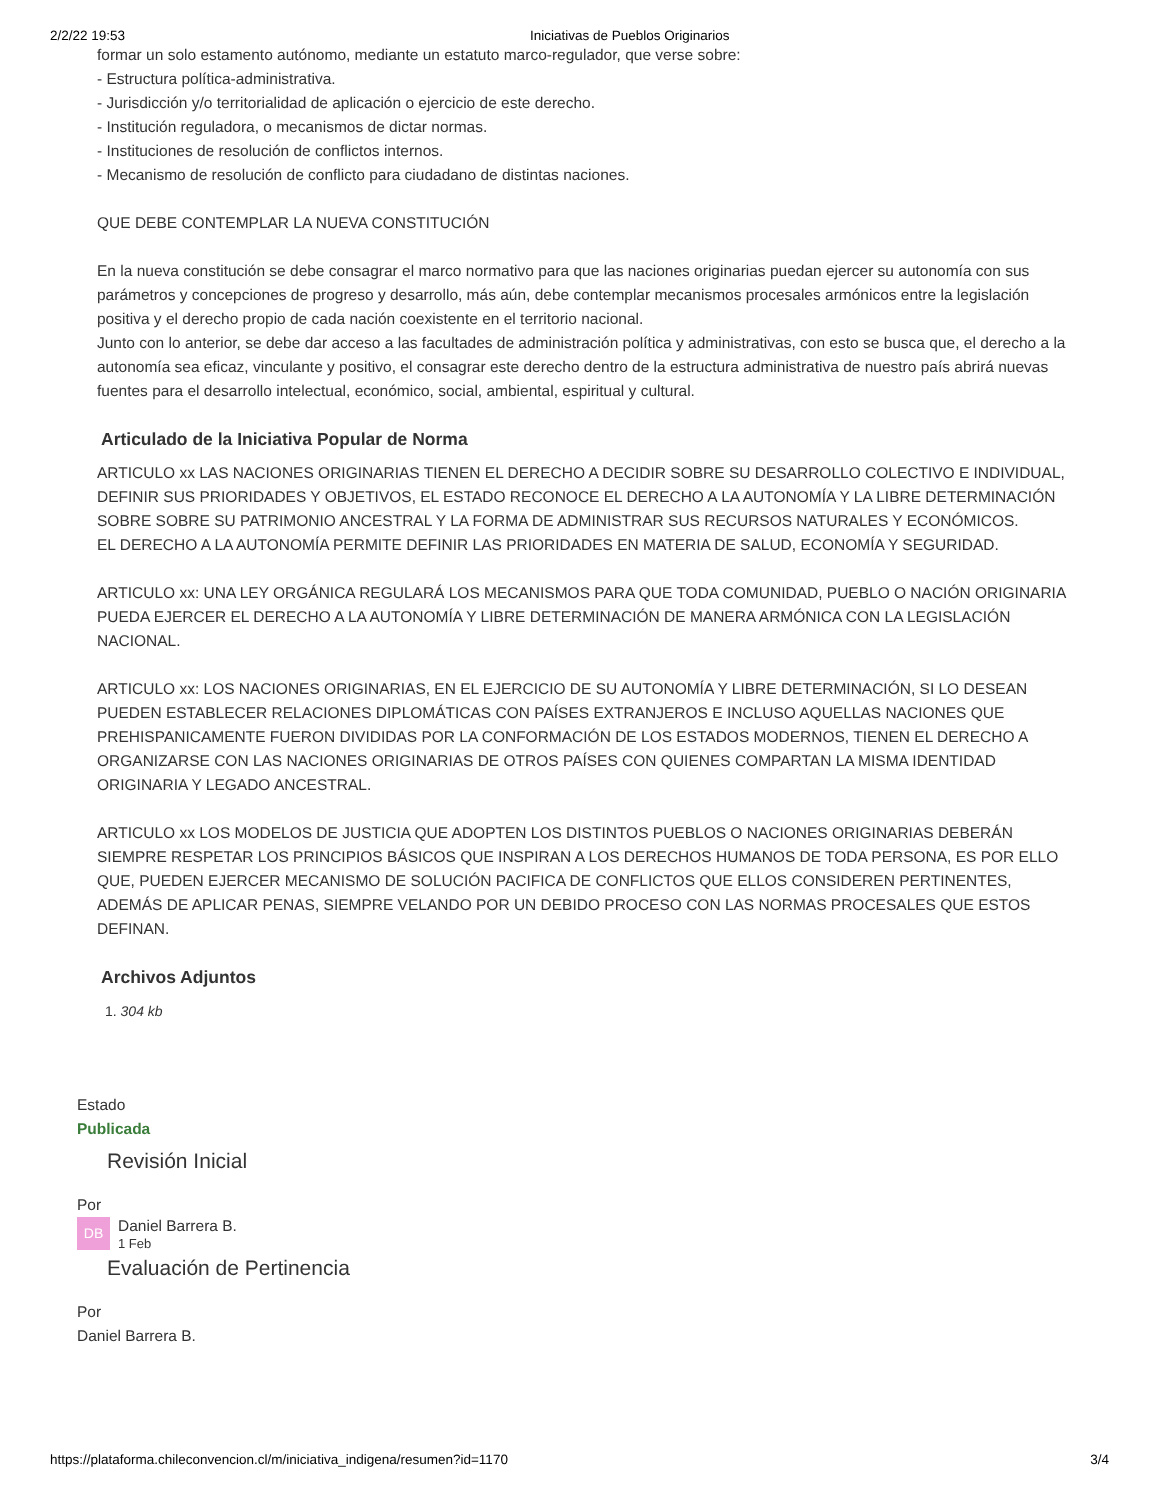2/2/22 19:53 Iniciativas de Pueblos Originarios
formar un solo estamento autónomo, mediante un estatuto marco-regulador, que verse sobre:
- Estructura política-administrativa.
- Jurisdicción y/o territorialidad de aplicación o ejercicio de este derecho.
- Institución reguladora, o mecanismos de dictar normas.
- Instituciones de resolución de conflictos internos.
- Mecanismo de resolución de conflicto para ciudadano de distintas naciones.
QUE DEBE CONTEMPLAR LA NUEVA CONSTITUCIÓN
En la nueva constitución se debe consagrar el marco normativo para que las naciones originarias puedan ejercer su autonomía con sus parámetros y concepciones de progreso y desarrollo, más aún, debe contemplar mecanismos procesales armónicos entre la legislación positiva y el derecho propio de cada nación coexistente en el territorio nacional.
Junto con lo anterior, se debe dar acceso a las facultades de administración política y administrativas, con esto se busca que, el derecho a la autonomía sea eficaz, vinculante y positivo, el consagrar este derecho dentro de la estructura administrativa de nuestro país abrirá nuevas fuentes para el desarrollo intelectual, económico, social, ambiental, espiritual y cultural.
Articulado de la Iniciativa Popular de Norma
ARTICULO xx LAS NACIONES ORIGINARIAS TIENEN EL DERECHO A DECIDIR SOBRE SU DESARROLLO COLECTIVO E INDIVIDUAL, DEFINIR SUS PRIORIDADES Y OBJETIVOS, EL ESTADO RECONOCE EL DERECHO A LA AUTONOMÍA Y LA LIBRE DETERMINACIÓN SOBRE SOBRE SU PATRIMONIO ANCESTRAL Y LA FORMA DE ADMINISTRAR SUS RECURSOS NATURALES Y ECONÓMICOS.
EL DERECHO A LA AUTONOMÍA PERMITE DEFINIR LAS PRIORIDADES EN MATERIA DE SALUD, ECONOMÍA Y SEGURIDAD.
ARTICULO xx: UNA LEY ORGÁNICA REGULARÁ LOS MECANISMOS PARA QUE TODA COMUNIDAD, PUEBLO O NACIÓN ORIGINARIA PUEDA EJERCER EL DERECHO A LA AUTONOMÍA Y LIBRE DETERMINACIÓN DE MANERA ARMÓNICA CON LA LEGISLACIÓN NACIONAL.
ARTICULO xx: LOS NACIONES ORIGINARIAS, EN EL EJERCICIO DE SU AUTONOMÍA Y LIBRE DETERMINACIÓN, SI LO DESEAN PUEDEN ESTABLECER RELACIONES DIPLOMÁTICAS CON PAÍSES EXTRANJEROS E INCLUSO AQUELLAS NACIONES QUE PREHISPANICAMENTE FUERON DIVIDIDAS POR LA CONFORMACIÓN DE LOS ESTADOS MODERNOS, TIENEN EL DERECHO A ORGANIZARSE CON LAS NACIONES ORIGINARIAS DE OTROS PAÍSES CON QUIENES COMPARTAN LA MISMA IDENTIDAD ORIGINARIA Y LEGADO ANCESTRAL.
ARTICULO xx LOS MODELOS DE JUSTICIA QUE ADOPTEN LOS DISTINTOS PUEBLOS O NACIONES ORIGINARIAS DEBERÁN SIEMPRE RESPETAR LOS PRINCIPIOS BÁSICOS QUE INSPIRAN A LOS DERECHOS HUMANOS DE TODA PERSONA, ES POR ELLO QUE, PUEDEN EJERCER MECANISMO DE SOLUCIÓN PACIFICA DE CONFLICTOS QUE ELLOS CONSIDEREN PERTINENTES, ADEMÁS DE APLICAR PENAS, SIEMPRE VELANDO POR UN DEBIDO PROCESO CON LAS NORMAS PROCESALES QUE ESTOS DEFINAN.
Archivos Adjuntos
1. 304 kb
Estado
Publicada
Revisión Inicial
Por
DB Daniel Barrera B.
1 Feb
Evaluación de Pertinencia
Por
Daniel Barrera B.
https://plataforma.chileconvencion.cl/m/iniciativa_indigena/resumen?id=1170 3/4